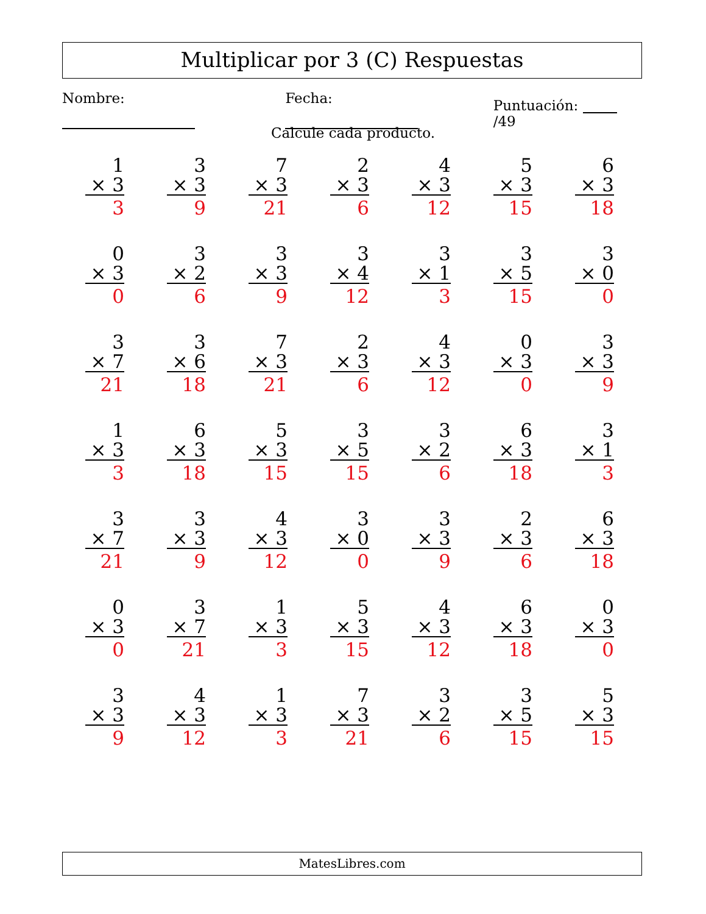Multiplicar por 3 (C) Respuestas
Nombre: Fecha: Puntuación: /49
Calcule cada producto.
1
× 3
3
3
× 3
9
7
× 3
21
2
× 3
6
4
× 3
12
5
× 3
15
6
× 3
18
0
× 3
0
3
× 2
6
3
× 3
9
3
× 4
12
3
× 1
3
3
× 5
15
3
× 0
0
3
× 7
21
3
× 6
18
7
× 3
21
2
× 3
6
4
× 3
12
0
× 3
0
3
× 3
9
1
× 3
3
6
× 3
18
5
× 3
15
3
× 5
15
3
× 2
6
6
× 3
18
3
× 1
3
3
× 7
21
3
× 3
9
4
× 3
12
3
× 0
0
3
× 3
9
2
× 3
6
6
× 3
18
0
× 3
0
3
× 7
21
1
× 3
3
5
× 3
15
4
× 3
12
6
× 3
18
0
× 3
0
3
× 3
9
4
× 3
12
1
× 3
3
7
× 3
21
3
× 2
6
3
× 5
15
5
× 3
15
MatesLibres.com